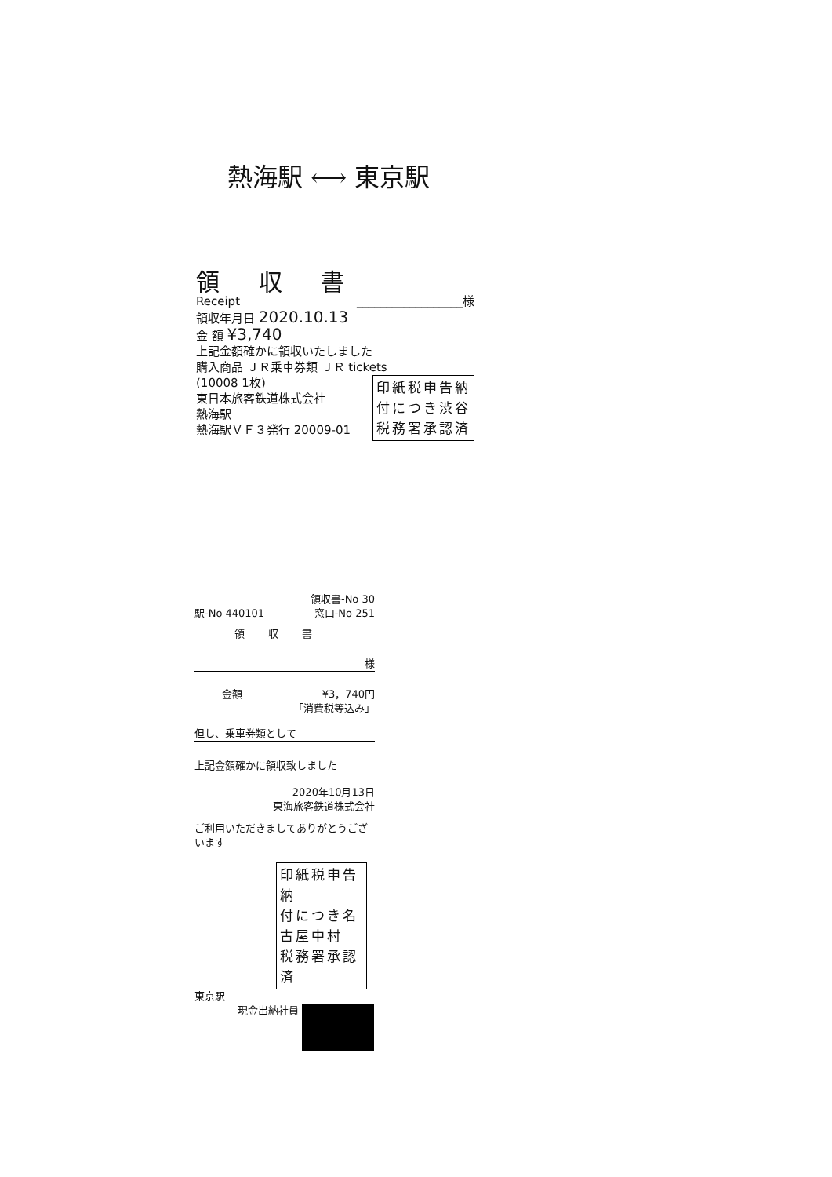熱海駅 ⟷ 東京駅
領 収 書
Receipt __________________様
領収年月日 2020.10.13
金 額 ¥3,740
上記金額確かに領収いたしました
購入商品 ＪＲ乗車券類 ＪＲ tickets
(10008 1枚)
東日本旅客鉄道株式会社
熱海駅
熱海駅ＶＦ３発行 20009-01
印紙税申告納
付につき渋谷
税務署承認済
領収書-No 30
駅-No 440101 窓口-No 251
領収書
様
金額 ¥3，740円
「消費税等込み」
但し、乗車券類として
上記金額確かに領収致しました
2020年10月13日
東海旅客鉄道株式会社
ご利用いただきましてありがとうございます
印紙税申告納
付につき名古屋中村
税務署承認済
東京駅
現金出納社員